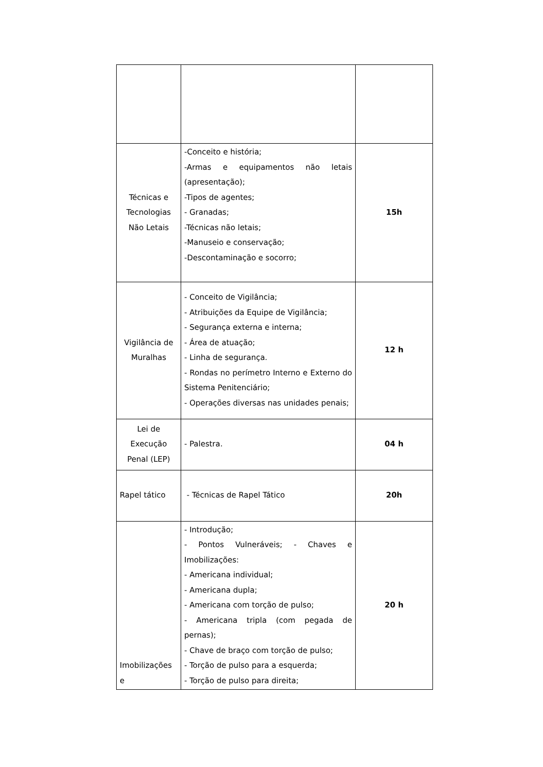| Técnicas e Tecnologias Não Letais | -Conceito e história; -Armas e equipamentos não letais (apresentação); -Tipos de agentes; - Granadas; -Técnicas não letais; -Manuseio e conservação; -Descontaminação e socorro; | 15h |
| Vigilância de Muralhas | - Conceito de Vigilância; - Atribuições da Equipe de Vigilância; - Segurança externa e interna; - Área de atuação; - Linha de segurança. - Rondas no perímetro Interno e Externo do Sistema Penitenciário; - Operações diversas nas unidades penais; | 12 h |
| Lei de Execução Penal (LEP) | - Palestra. | 04 h |
| Rapel tático | - Técnicas de Rapel Tático | 20h |
| Imobilizações e | - Introdução; - Pontos Vulneráveis; - Chaves e Imobilizações: - Americana individual; - Americana dupla; - Americana com torção de pulso; - Americana tripla (com pegada de pernas); - Chave de braço com torção de pulso; - Torção de pulso para a esquerda; - Torção de pulso para direita; | 20 h |